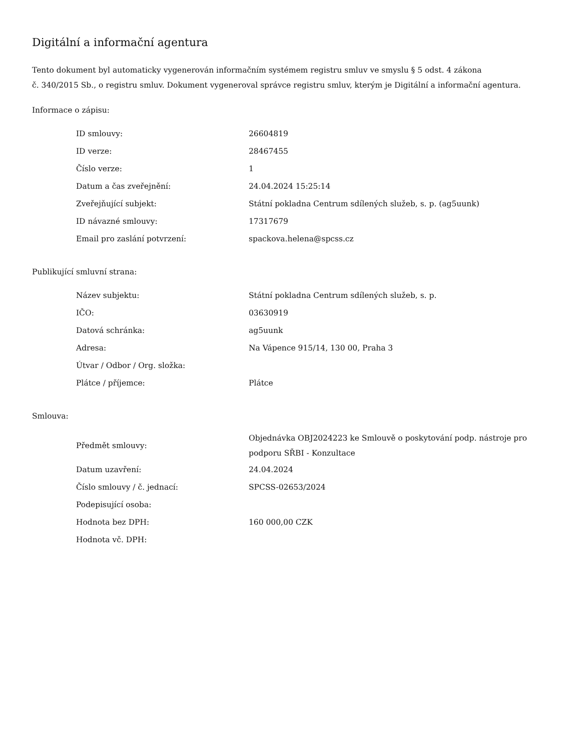Digitální a informační agentura
Tento dokument byl automaticky vygenerován informačním systémem registru smluv ve smyslu § 5 odst. 4 zákona
č. 340/2015 Sb., o registru smluv. Dokument vygeneroval správce registru smluv, kterým je Digitální a informační agentura.
Informace o zápisu:
| ID smlouvy: | 26604819 |
| ID verze: | 28467455 |
| Číslo verze: | 1 |
| Datum a čas zveřejnění: | 24.04.2024 15:25:14 |
| Zveřejňující subjekt: | Státní pokladna Centrum sdílených služeb, s. p. (ag5uunk) |
| ID návazné smlouvy: | 17317679 |
| Email pro zaslání potvrzení: | spackova.helena@spcss.cz |
Publikující smluvní strana:
| Název subjektu: | Státní pokladna Centrum sdílených služeb, s. p. |
| IČO: | 03630919 |
| Datová schránka: | ag5uunk |
| Adresa: | Na Vápence 915/14, 130 00, Praha 3 |
| Útvar / Odbor / Org. složka: | |
| Plátce / příjemce: | Plátce |
Smlouva:
| Předmět smlouvy: | Objednávka OBJ2024223 ke Smlouvě o poskytování podp. nástroje pro podporu SŘBI - Konzultace |
| Datum uzavření: | 24.04.2024 |
| Číslo smlouvy / č. jednací: | SPCSS-02653/2024 |
| Podepisující osoba: | |
| Hodnota bez DPH: | 160 000,00 CZK |
| Hodnota vč. DPH: | |